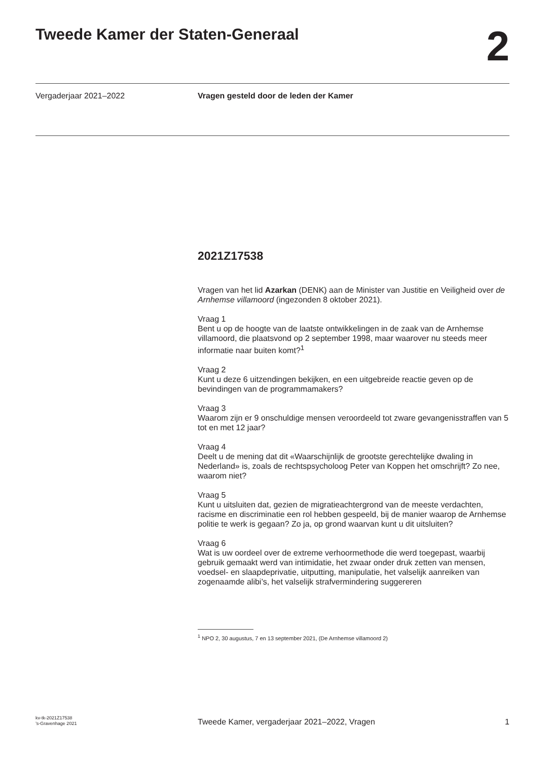Tweede Kamer der Staten-Generaal
2
Vergaderjaar 2021–2022 Vragen gesteld door de leden der Kamer
2021Z17538
Vragen van het lid Azarkan (DENK) aan de Minister van Justitie en Veiligheid over de Arnhemse villamoord (ingezonden 8 oktober 2021).
Vraag 1
Bent u op de hoogte van de laatste ontwikkelingen in de zaak van de Arnhemse villamoord, die plaatsvond op 2 september 1998, maar waarover nu steeds meer informatie naar buiten komt?<sup>1</sup>
Vraag 2
Kunt u deze 6 uitzendingen bekijken, en een uitgebreide reactie geven op de bevindingen van de programmamakers?
Vraag 3
Waarom zijn er 9 onschuldige mensen veroordeeld tot zware gevangenisstraffen van 5 tot en met 12 jaar?
Vraag 4
Deelt u de mening dat dit «Waarschijnlijk de grootste gerechtelijke dwaling in Nederland» is, zoals de rechtspsycholoog Peter van Koppen het omschrijft? Zo nee, waarom niet?
Vraag 5
Kunt u uitsluiten dat, gezien de migratieachtergrond van de meeste verdachten, racisme en discriminatie een rol hebben gespeeld, bij de manier waarop de Arnhemse politie te werk is gegaan? Zo ja, op grond waarvan kunt u dit uitsluiten?
Vraag 6
Wat is uw oordeel over de extreme verhoormethode die werd toegepast, waarbij gebruik gemaakt werd van intimidatie, het zwaar onder druk zetten van mensen, voedsel- en slaapdeprivatie, uitputting, manipulatie, het valselijk aanreiken van zogenaamde alibi’s, het valselijk strafvermindering suggereren
<sup>1</sup> NPO 2, 30 augustus, 7 en 13 september 2021, (De Arnhemse villamoord 2)
kv-tk-2021Z17538
’s-Gravenhage 2021
Tweede Kamer, vergaderjaar 2021–2022, Vragen
1